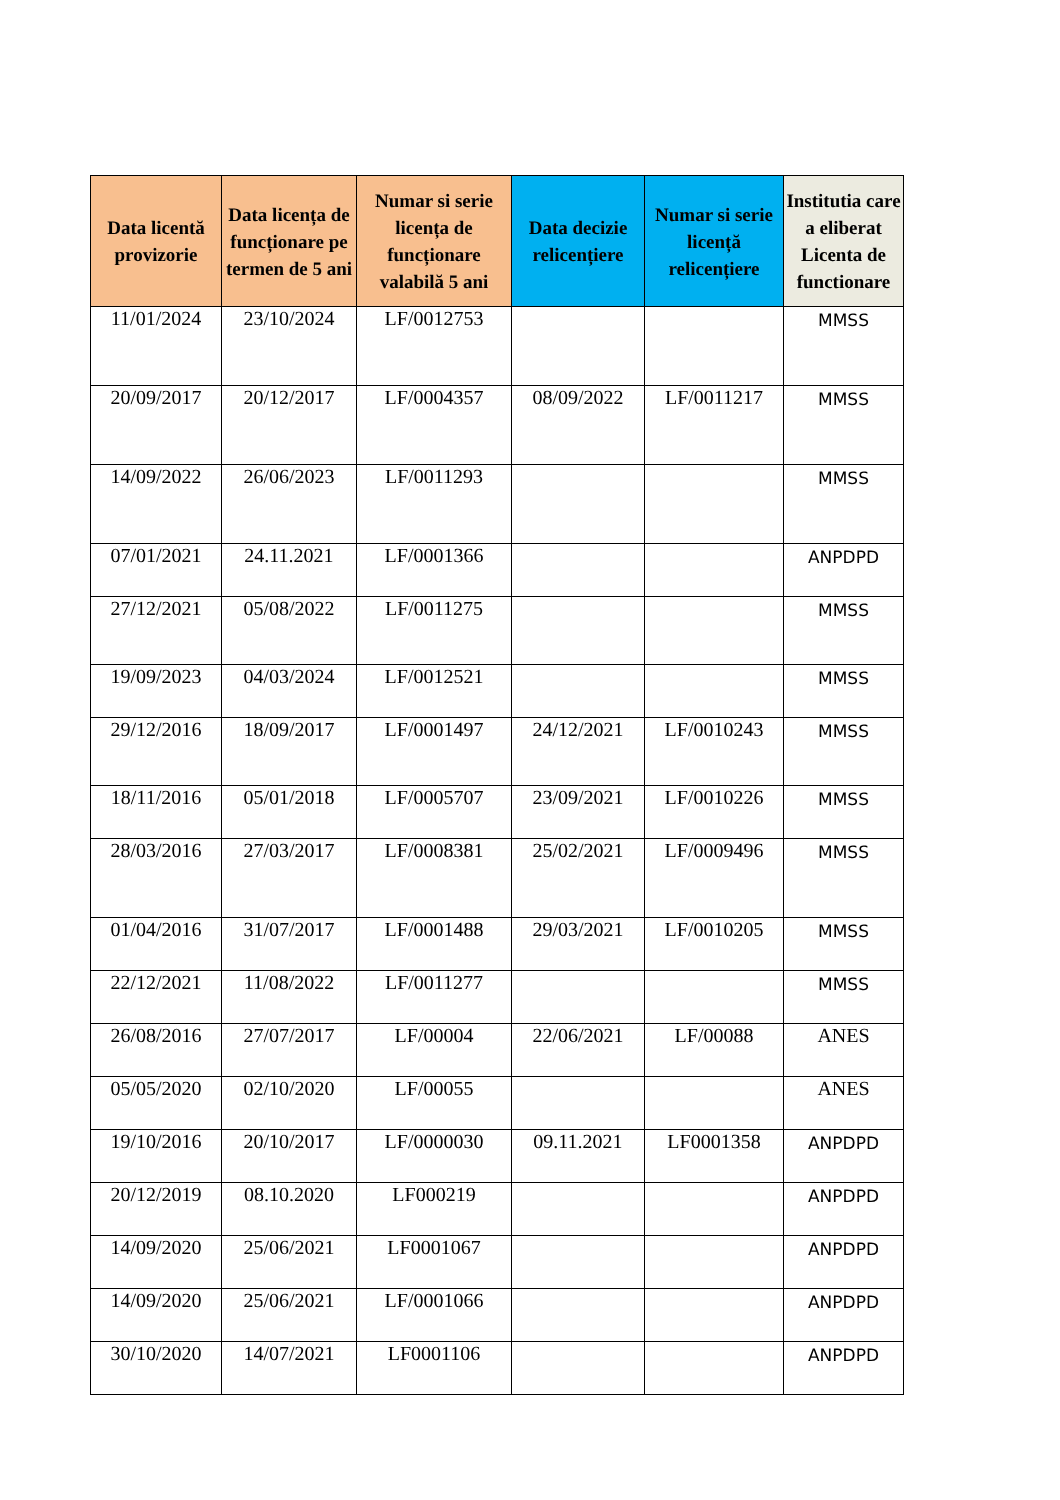| Data licentă provizorie | Data licența de funcționare pe termen de 5 ani | Numar si serie licența de funcționare valabilă 5 ani | Data decizie relicențiere | Numar si serie licență relicențiere | Institutia care a eliberat Licenta de functionare |
| --- | --- | --- | --- | --- | --- |
| 11/01/2024 | 23/10/2024 | LF/0012753 | | | MMSS |
| 20/09/2017 | 20/12/2017 | LF/0004357 | 08/09/2022 | LF/0011217 | MMSS |
| 14/09/2022 | 26/06/2023 | LF/0011293 | | | MMSS |
| 07/01/2021 | 24.11.2021 | LF/0001366 | | | ANPDPD |
| 27/12/2021 | 05/08/2022 | LF/0011275 | | | MMSS |
| 19/09/2023 | 04/03/2024 | LF/0012521 | | | MMSS |
| 29/12/2016 | 18/09/2017 | LF/0001497 | 24/12/2021 | LF/0010243 | MMSS |
| 18/11/2016 | 05/01/2018 | LF/0005707 | 23/09/2021 | LF/0010226 | MMSS |
| 28/03/2016 | 27/03/2017 | LF/0008381 | 25/02/2021 | LF/0009496 | MMSS |
| 01/04/2016 | 31/07/2017 | LF/0001488 | 29/03/2021 | LF/0010205 | MMSS |
| 22/12/2021 | 11/08/2022 | LF/0011277 | | | MMSS |
| 26/08/2016 | 27/07/2017 | LF/00004 | 22/06/2021 | LF/00088 | ANES |
| 05/05/2020 | 02/10/2020 | LF/00055 | | | ANES |
| 19/10/2016 | 20/10/2017 | LF/0000030 | 09.11.2021 | LF0001358 | ANPDPD |
| 20/12/2019 | 08.10.2020 | LF000219 | | | ANPDPD |
| 14/09/2020 | 25/06/2021 | LF0001067 | | | ANPDPD |
| 14/09/2020 | 25/06/2021 | LF/0001066 | | | ANPDPD |
| 30/10/2020 | 14/07/2021 | LF0001106 | | | ANPDPD |